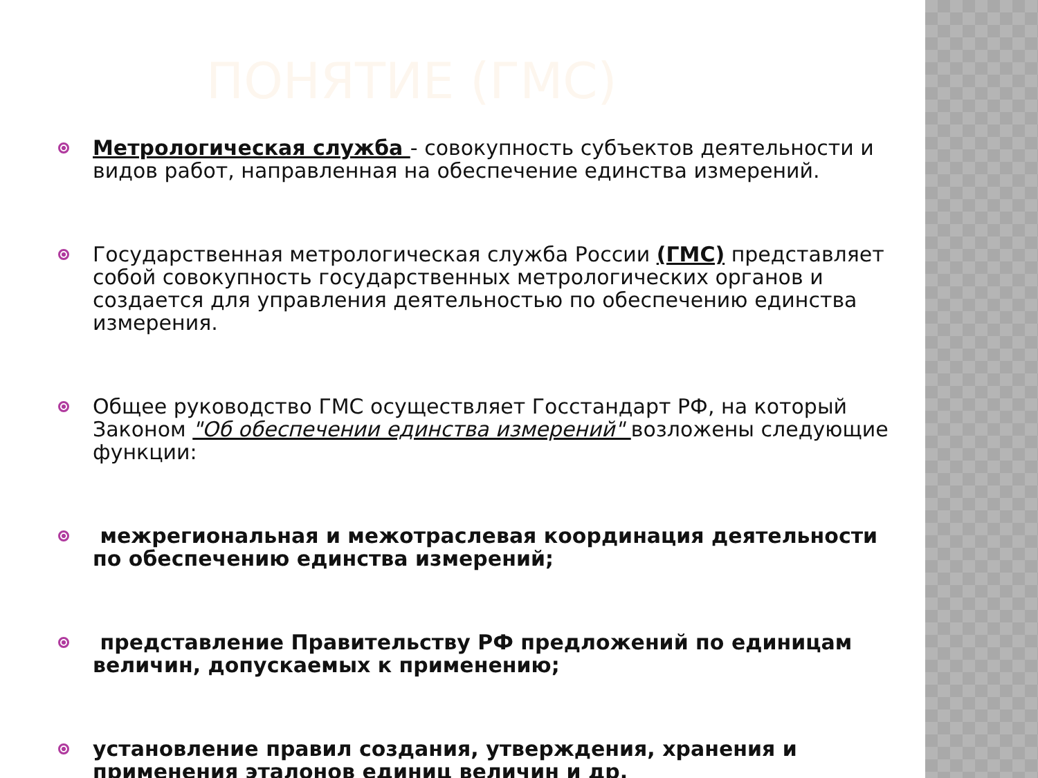ПОНЯТИЕ (ГМС)
Метрологическая служба - совокупность субъектов деятельности и видов работ, направленная на обеспечение единства измерений.
Государственная метрологическая служба России (ГМС) представляет собой совокупность государственных метрологических органов и создается для управления деятельностью по обеспечению единства измерения.
Общее руководство ГМС осуществляет Госстандарт РФ, на который Законом "Об обеспечении единства измерений" возложены следующие функции:
межрегиональная и межотраслевая координация деятельности по обеспечению единства измерений;
представление Правительству РФ предложений по единицам величин, допускаемых к применению;
установление правил создания, утверждения, хранения и применения эталонов единиц величин и др.